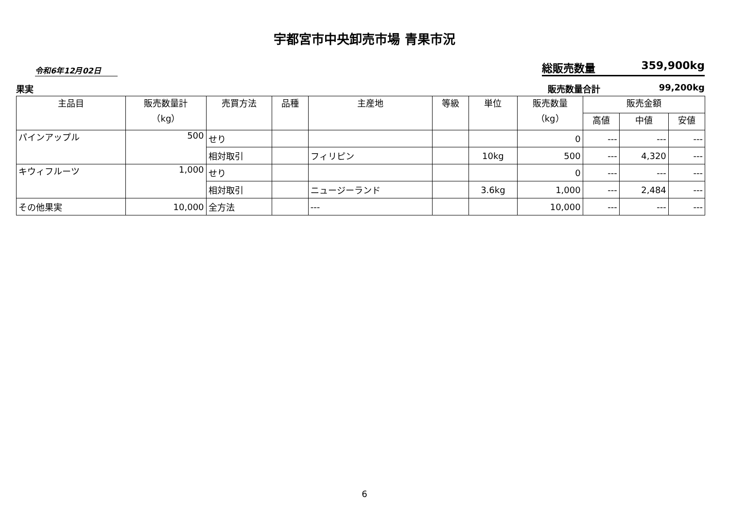宇都宮市中央卸売市場 青果市況
令和6年12月02日
総販売数量 359,900kg
果実 販売数量合計 99,200kg
| 主品目 | 販売数量計 （kg） | 売買方法 | 品種 | 主産地 | 等級 | 単位 | 販売数量 （kg） | 販売金額 | | |
| --- | --- | --- | --- | --- | --- | --- | --- | --- | --- | --- |
| | | | | | | | | 高値 | 中値 | 安値 |
| パインアップル | 500 | せり | | | | | 0 | --- | --- | --- |
| | | 相対取引 | | フィリピン | | 10kg | 500 | --- | 4,320 | --- |
| キウィフルーツ | 1,000 | せり | | | | | 0 | --- | --- | --- |
| | | 相対取引 | | ニュージーランド | | 3.6kg | 1,000 | --- | 2,484 | --- |
| その他果実 | 10,000 | 全方法 | | --- | | | 10,000 | --- | --- | --- |
6